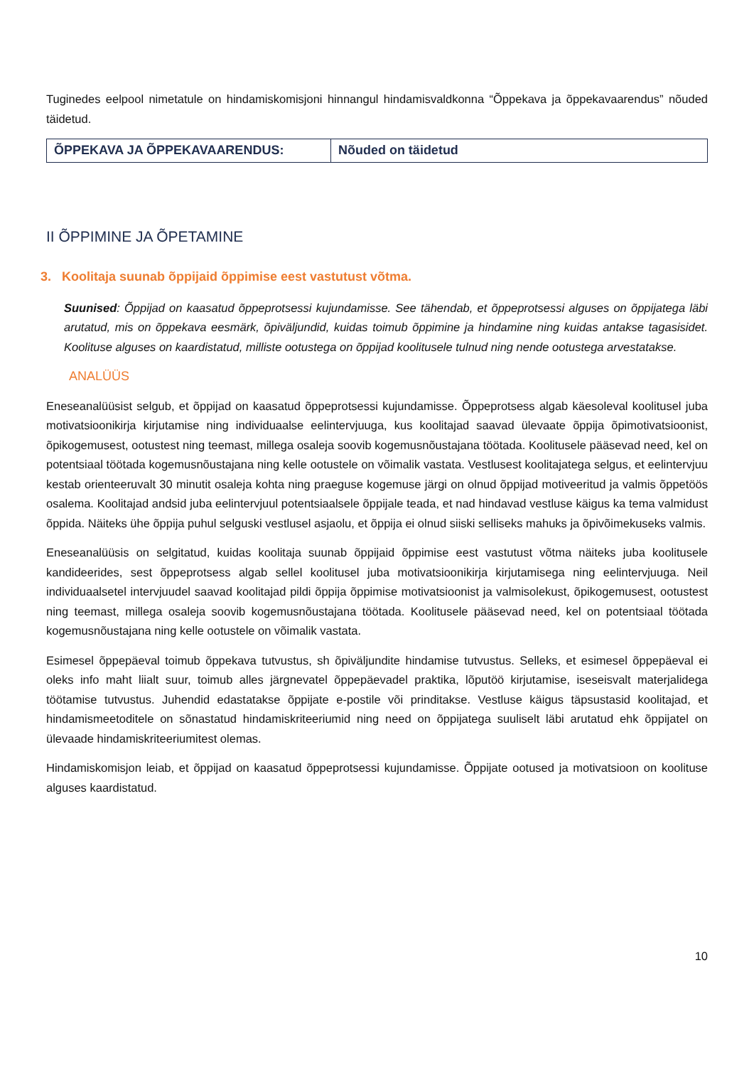Tuginedes eelpool nimetatule on hindamiskomisjoni hinnangul hindamisvaldkonna “Õppekava ja õppekavaarendus” nõuded täidetud.
| ÕPPEKAVA JA ÕPPEKAVAARENDUS: | Nõuded on täidetud |
II ÕPPIMINE JA ÕPETAMINE
3. Koolitaja suunab õppijaid õppimise eest vastutust võtma.
Suunised: Õppijad on kaasatud õppeprotsessi kujundamisse. See tähendab, et õppeprotsessi alguses on õppijatega läbi arutatud, mis on õppekava eesmärk, õpiväljundid, kuidas toimub õppimine ja hindamine ning kuidas antakse tagasisidet. Koolituse alguses on kaardistatud, milliste ootustega on õppijad koolitusele tulnud ning nende ootustega arvestatakse.
ANALÜÜS
Eneseanalüüsist selgub, et õppijad on kaasatud õppeprotsessi kujundamisse. Õppeprotsess algab käesoleval koolitusel juba motivatsioonikirja kirjutamise ning individuaalse eelintervjuuga, kus koolitajad saavad ülevaate õppija õpimotivatsioonist, õpikogemusest, ootustest ning teemast, millega osaleja soovib kogemusnõustajana töötada. Koolitusele pääsevad need, kel on potentsiaal töötada kogemusnõustajana ning kelle ootustele on võimalik vastata. Vestlusest koolitajatega selgus, et eelintervjuu kestab orienteeruvalt 30 minutit osaleja kohta ning praeguse kogemuse järgi on olnud õppijad motiveeritud ja valmis õppetöös osalema. Koolitajad andsid juba eelintervjuul potentsiaalsele õppijale teada, et nad hindavad vestluse käigus ka tema valmidust õppida. Näiteks ühe õppija puhul selguski vestlusel asjaolu, et õppija ei olnud siiski selliseks mahuks ja õpivõimekuseks valmis.
Eneseanalüüsis on selgitatud, kuidas koolitaja suunab õppijaid õppimise eest vastutust võtma näiteks juba koolitusele kandideerides, sest õppeprotsess algab sellel koolitusel juba motivatsioonikirja kirjutamisega ning eelintervjuuga. Neil individuaalsetel intervjuudel saavad koolitajad pildi õppija õppimise motivatsioonist ja valmisolekust, õpikogemusest, ootustest ning teemast, millega osaleja soovib kogemusnõustajana töötada. Koolitusele pääsevad need, kel on potentsiaal töötada kogemusnõustajana ning kelle ootustele on võimalik vastata.
Esimesel õppepäeval toimub õppekava tutvustus, sh õpiväljundite hindamise tutvustus. Selleks, et esimesel õppepäeval ei oleks info maht liialt suur, toimub alles järgnevatel õppepäevadel praktika, lõputöö kirjutamise, iseseisvalt materjalidega töötamise tutvustus. Juhendid edastatakse õppijate e-postile või prinditakse. Vestluse käigus täpsustasid koolitajad, et hindamismeetoditele on sõnastatud hindamiskriteeriumid ning need on õppijatega suuliselt läbi arutatud ehk õppijatel on ülevaade hindamiskriteeriumitest olemas.
Hindamiskomisjon leiab, et õppijad on kaasatud õppeprotsessi kujundamisse. Õppijate ootused ja motivatsioon on koolituse alguses kaardistatud.
10